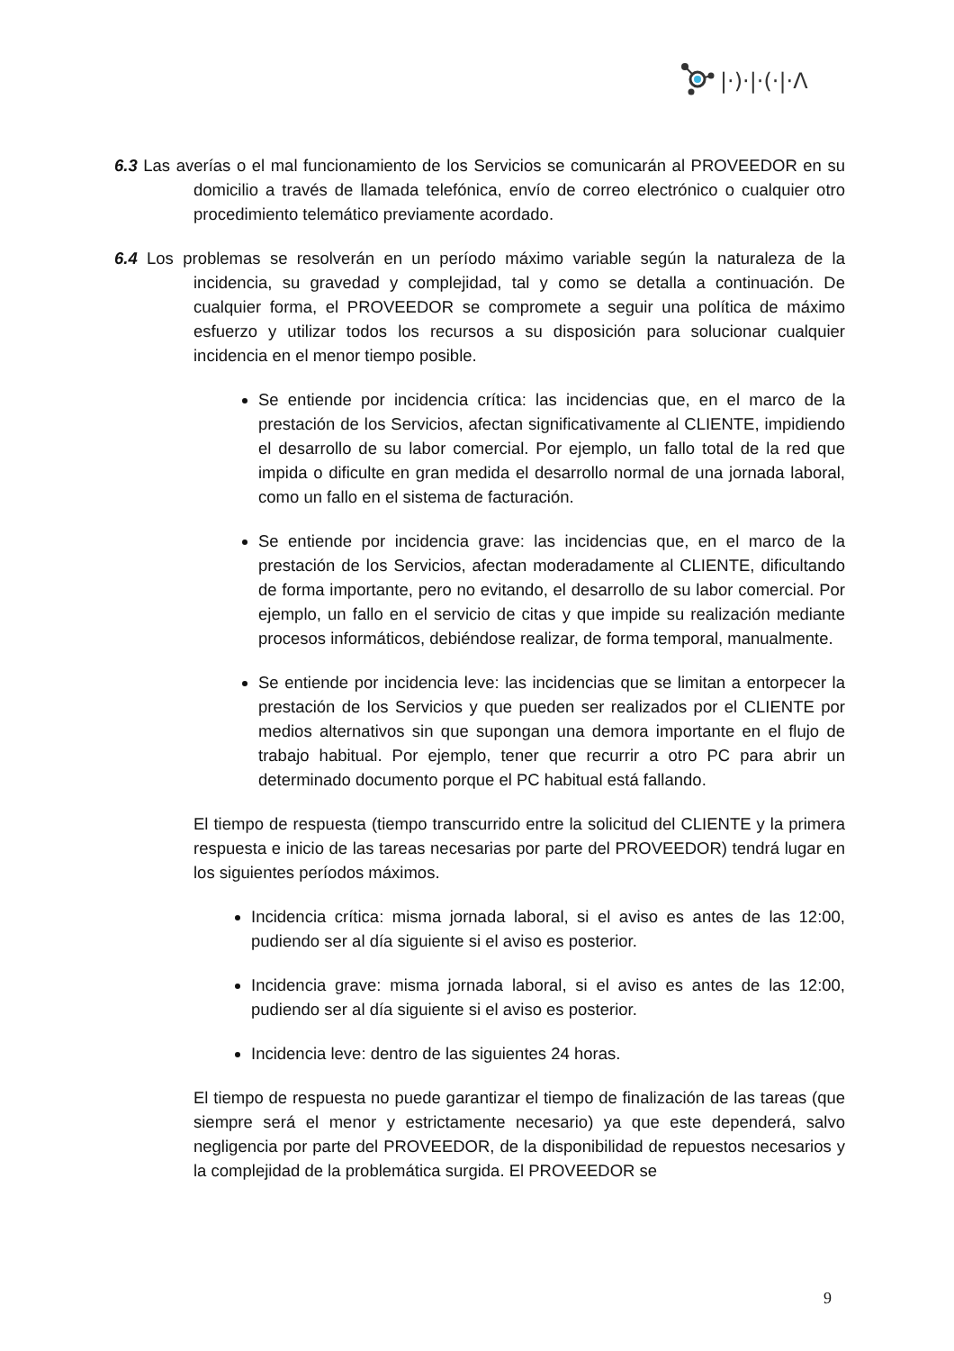|·)·|·(·|·Λ
6.3 Las averías o el mal funcionamiento de los Servicios se comunicarán al PROVEEDOR en su domicilio a través de llamada telefónica, envío de correo electrónico o cualquier otro procedimiento telemático previamente acordado.
6.4 Los problemas se resolverán en un período máximo variable según la naturaleza de la incidencia, su gravedad y complejidad, tal y como se detalla a continuación. De cualquier forma, el PROVEEDOR se compromete a seguir una política de máximo esfuerzo y utilizar todos los recursos a su disposición para solucionar cualquier incidencia en el menor tiempo posible.
Se entiende por incidencia crítica: las incidencias que, en el marco de la prestación de los Servicios, afectan significativamente al CLIENTE, impidiendo el desarrollo de su labor comercial. Por ejemplo, un fallo total de la red que impida o dificulte en gran medida el desarrollo normal de una jornada laboral, como un fallo en el sistema de facturación.
Se entiende por incidencia grave: las incidencias que, en el marco de la prestación de los Servicios, afectan moderadamente al CLIENTE, dificultando de forma importante, pero no evitando, el desarrollo de su labor comercial. Por ejemplo, un fallo en el servicio de citas y que impide su realización mediante procesos informáticos, debiéndose realizar, de forma temporal, manualmente.
Se entiende por incidencia leve: las incidencias que se limitan a entorpecer la prestación de los Servicios y que pueden ser realizados por el CLIENTE por medios alternativos sin que supongan una demora importante en el flujo de trabajo habitual. Por ejemplo, tener que recurrir a otro PC para abrir un determinado documento porque el PC habitual está fallando.
El tiempo de respuesta (tiempo transcurrido entre la solicitud del CLIENTE y la primera respuesta e inicio de las tareas necesarias por parte del PROVEEDOR) tendrá lugar en los siguientes períodos máximos.
Incidencia crítica: misma jornada laboral, si el aviso es antes de las 12:00, pudiendo ser al día siguiente si el aviso es posterior.
Incidencia grave: misma jornada laboral, si el aviso es antes de las 12:00, pudiendo ser al día siguiente si el aviso es posterior.
Incidencia leve: dentro de las siguientes 24 horas.
El tiempo de respuesta no puede garantizar el tiempo de finalización de las tareas (que siempre será el menor y estrictamente necesario) ya que este dependerá, salvo negligencia por parte del PROVEEDOR, de la disponibilidad de repuestos necesarios y la complejidad de la problemática surgida. El PROVEEDOR se
9